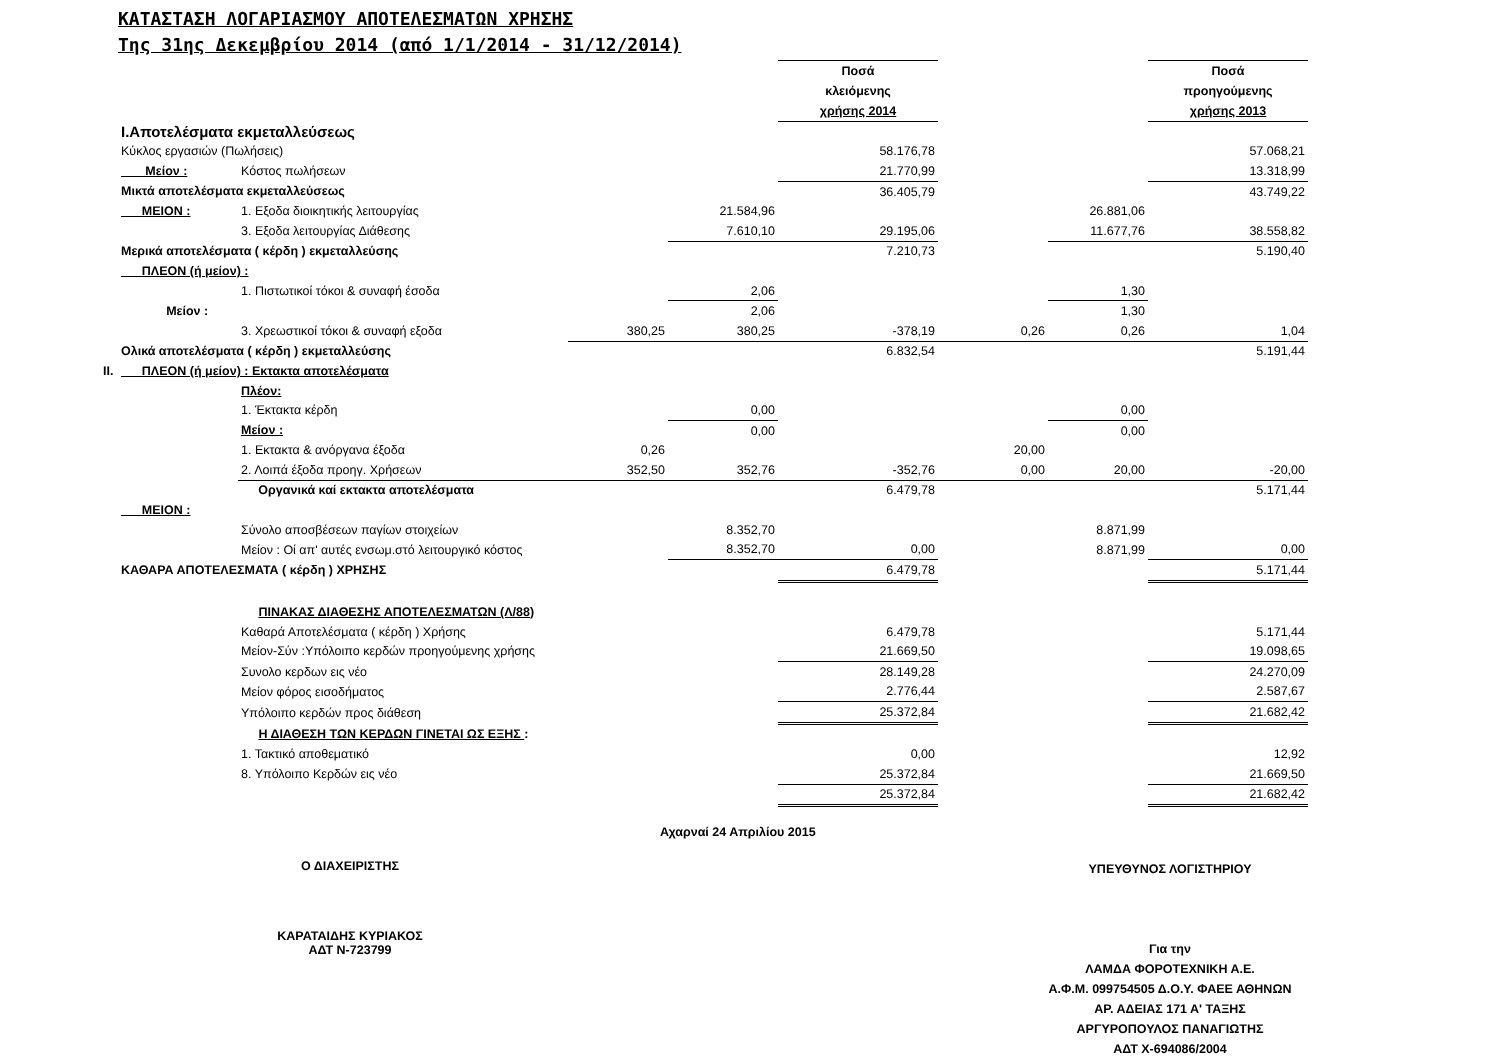ΚΑΤΑΣΤΑΣΗ ΛΟΓΑΡΙΑΣΜΟΥ ΑΠΟΤΕΛΕΣΜΑΤΩΝ ΧΡΗΣΗΣ
Της 31ης Δεκεμβρίου 2014 (από 1/1/2014 - 31/12/2014)
| | | | | | Ποσά κλειόμενης χρήσης 2014 | | | Ποσά προηγούμενης χρήσης 2013 |
| | I.Αποτελέσματα εκμεταλλεύσεως | | | | | | | |
| | Κύκλος εργασιών (Πωλήσεις) | | | | 58.176,78 | | | 57.068,21 |
| | Μείον : | Κόστος πωλήσεων | | | 21.770,99 | | | 13.318,99 |
| | Μικτά αποτελέσματα εκμεταλλεύσεως | | | | 36.405,79 | | | 43.749,22 |
| | ΜΕΙΟΝ : | 1. Εξοδα διοικητικής λειτουργίας | | 21.584,96 | | | 26.881,06 | |
| | | 3. Εξοδα λειτουργίας Διάθεσης | | 7.610,10 | 29.195,06 | | 11.677,76 | 38.558,82 |
| | Μερικά αποτελέσματα ( κέρδη ) εκμεταλλεύσης | | | | 7.210,73 | | | 5.190,40 |
| | ΠΛΕΟΝ (ή μείον) : | | | | | | | |
| | | 1. Πιστωτικοί τόκοι & συναφή έσοδα | | 2,06 | | | 1,30 | |
| | Μείον : | | | 2,06 | | | 1,30 | |
| | | 3. Χρεωστικοί τόκοι & συναφή εξοδα | 380,25 | 380,25 | -378,19 | 0,26 | 0,26 | 1,04 |
| | Ολικά αποτελέσματα ( κέρδη ) εκμεταλλεύσης | | | | 6.832,54 | | | 5.191,44 |
| II. | ΠΛΕΟΝ (ή μείον) : Εκτακτα αποτελέσματα | | | | | | | |
| | | Πλέον: | | | | | | |
| | | 1. Έκτακτα κέρδη | | 0,00 | | | 0,00 | |
| | | Μείον : | | 0,00 | | | 0,00 | |
| | | 1. Εκτακτα & ανόργανα έξοδα | 0,26 | | | 20,00 | | |
| | | 2. Λοιπά έξοδα προηγ. Χρήσεων | 352,50 | 352,76 | -352,76 | 0,00 | 20,00 | -20,00 |
| | | Οργανικά καί εκτακτα αποτελέσματα | | | 6.479,78 | | | 5.171,44 |
| | ΜΕΙΟΝ : | | | | | | | |
| | | Σύνολο αποσβέσεων παγίων στοιχείων | | 8.352,70 | | | 8.871,99 | |
| | | Μείον : Οί απ' αυτές ενσωμ.στό λειτουργικό κόστος | | 8.352,70 | 0,00 | | 8.871,99 | 0,00 |
| | ΚΑΘΑΡΑ ΑΠΟΤΕΛΕΣΜΑΤΑ ( κέρδη ) ΧΡΗΣΗΣ | | | | 6.479,78 | | | 5.171,44 |
| | | ΠΙΝΑΚΑΣ ΔΙΑΘΕΣΗΣ ΑΠΟΤΕΛΕΣΜΑΤΩΝ (Λ/88 ) | | | | | | |
| | | Καθαρά Αποτελέσματα ( κέρδη ) Χρήσης | | | 6.479,78 | | | 5.171,44 |
| | | Μείον-Σύν :Υπόλοιπο κερδών προηγούμενης χρήσης | | | 21.669,50 | | | 19.098,65 |
| | | Συνολο κερδων εις νέο | | | 28.149,28 | | | 24.270,09 |
| | | Μείον φόρος εισοδήματος | | | 2.776,44 | | | 2.587,67 |
| | | Υπόλοιπο κερδών προς διάθεση | | | 25.372,84 | | | 21.682,42 |
| | | Η ΔΙΑΘΕΣΗ ΤΩΝ ΚΕΡΔΩΝ ΓΙΝΕΤΑΙ ΩΣ ΕΞΗΣ : | | | | | | |
| | | 1. Τακτικό αποθεματικό | | | 0,00 | | | 12,92 |
| | | 8. Υπόλοιπο Κερδών εις νέο | | | 25.372,84 | | | 21.669,50 |
| | | | | | 25.372,84 | | | 21.682,42 |
Αχαρναί 24 Απριλίου 2015
Ο ΔΙΑΧΕΙΡΙΣΤΗΣ
ΚΑΡΑΤΑΙΔΗΣ ΚΥΡΙΑΚΟΣ
ΑΔΤ Ν-723799
ΥΠΕΥΘΥΝΟΣ ΛΟΓΙΣΤΗΡΙΟΥ
Για την
ΛΑΜΔΑ ΦΟΡΟΤΕΧΝΙΚΗ Α.Ε.
Α.Φ.Μ. 099754505 Δ.Ο.Υ. ΦΑΕΕ ΑΘΗΝΩΝ
ΑΡ. ΑΔΕΙΑΣ 171 Α' ΤΑΞΗΣ
ΑΡΓΥΡΟΠΟΥΛΟΣ ΠΑΝΑΓΙΩΤΗΣ
ΑΔΤ Χ-694086/2004